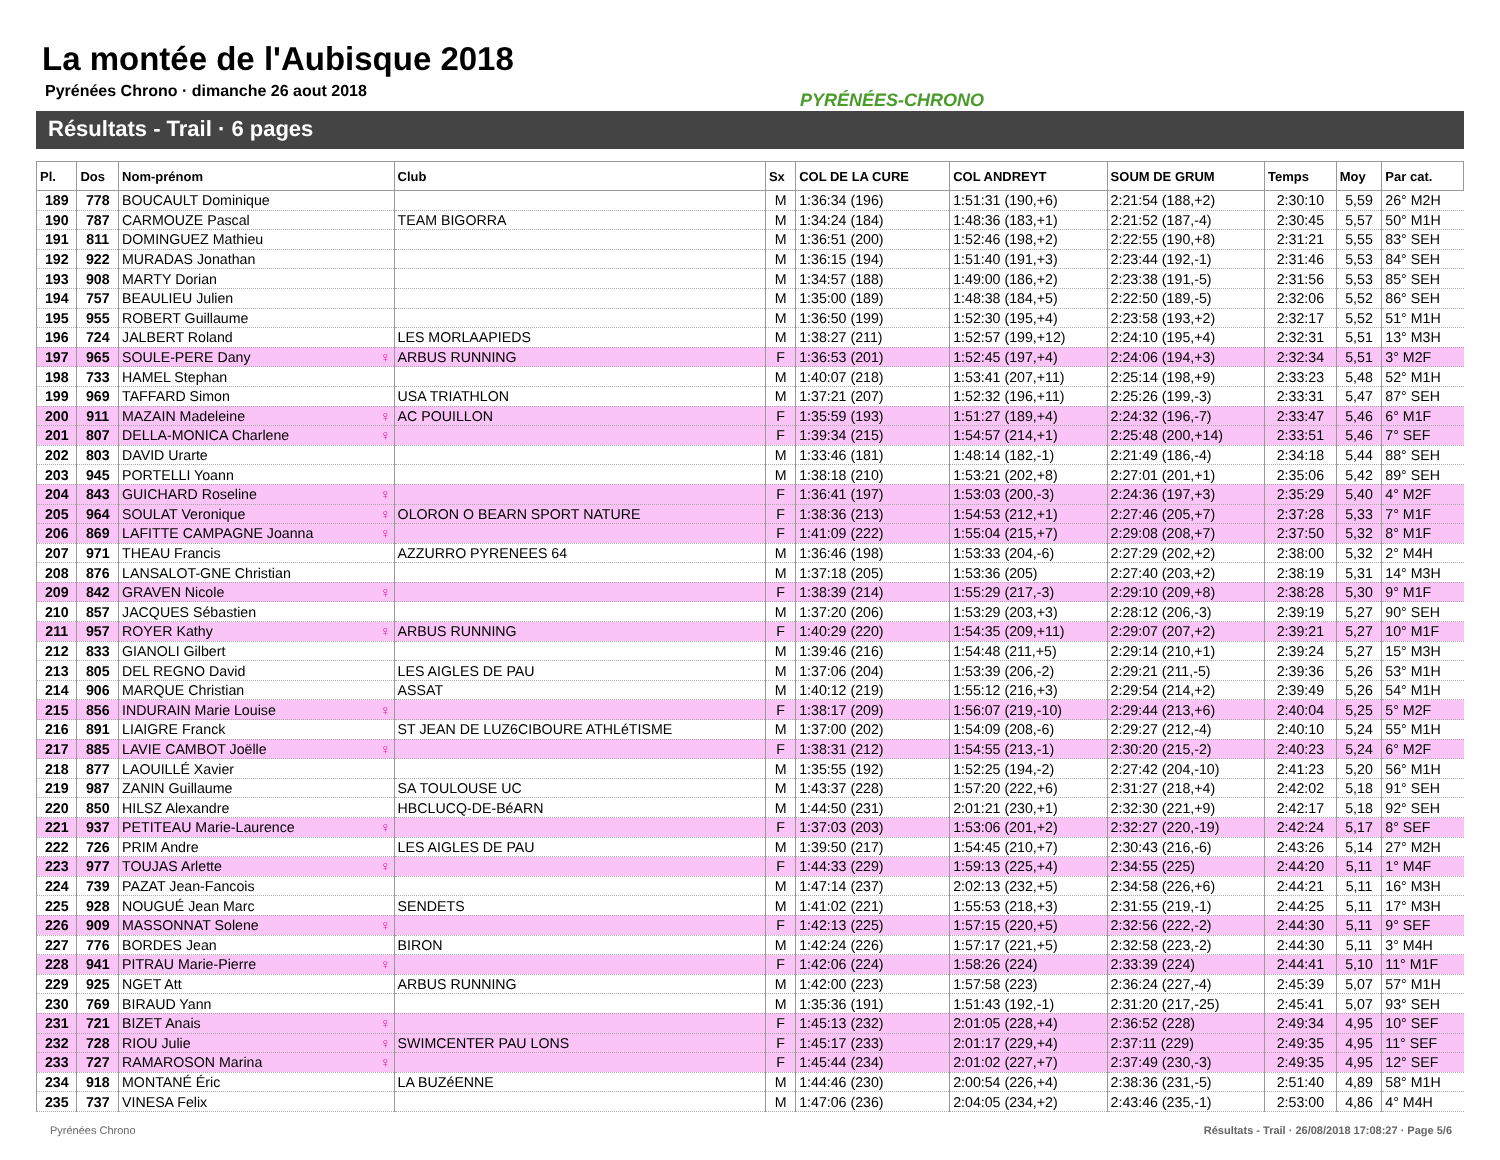La montée de l'Aubisque 2018
Pyrénées Chrono · dimanche 26 aout 2018
PYRÉNÉES-CHRONO
Résultats - Trail · 6 pages
| Pl. | Dos | Nom-prénom | Club | Sx | COL DE LA CURE | COL ANDREYT | SOUM DE GRUM | Temps | Moy | Par cat. |
| --- | --- | --- | --- | --- | --- | --- | --- | --- | --- | --- |
| 189 | 778 | BOUCAULT Dominique | | M | 1:36:34 (196) | 1:51:31 (190,+6) | 2:21:54 (188,+2) | 2:30:10 | 5,59 | 26° M2H |
| 190 | 787 | CARMOUZE Pascal | TEAM BIGORRA | M | 1:34:24 (184) | 1:48:36 (183,+1) | 2:21:52 (187,-4) | 2:30:45 | 5,57 | 50° M1H |
| 191 | 811 | DOMINGUEZ Mathieu | | M | 1:36:51 (200) | 1:52:46 (198,+2) | 2:22:55 (190,+8) | 2:31:21 | 5,55 | 83° SEH |
| 192 | 922 | MURADAS Jonathan | | M | 1:36:15 (194) | 1:51:40 (191,+3) | 2:23:44 (192,-1) | 2:31:46 | 5,53 | 84° SEH |
| 193 | 908 | MARTY Dorian | | M | 1:34:57 (188) | 1:49:00 (186,+2) | 2:23:38 (191,-5) | 2:31:56 | 5,53 | 85° SEH |
| 194 | 757 | BEAULIEU Julien | | M | 1:35:00 (189) | 1:48:38 (184,+5) | 2:22:50 (189,-5) | 2:32:06 | 5,52 | 86° SEH |
| 195 | 955 | ROBERT Guillaume | | M | 1:36:50 (199) | 1:52:30 (195,+4) | 2:23:58 (193,+2) | 2:32:17 | 5,52 | 51° M1H |
| 196 | 724 | JALBERT Roland | LES MORLAAPIEDS | M | 1:38:27 (211) | 1:52:57 (199,+12) | 2:24:10 (195,+4) | 2:32:31 | 5,51 | 13° M3H |
| 197 | 965 | SOULE-PERE Dany ♀ | ARBUS RUNNING | F | 1:36:53 (201) | 1:52:45 (197,+4) | 2:24:06 (194,+3) | 2:32:34 | 5,51 | 3° M2F |
| 198 | 733 | HAMEL Stephan | | M | 1:40:07 (218) | 1:53:41 (207,+11) | 2:25:14 (198,+9) | 2:33:23 | 5,48 | 52° M1H |
| 199 | 969 | TAFFARD Simon | USA TRIATHLON | M | 1:37:21 (207) | 1:52:32 (196,+11) | 2:25:26 (199,-3) | 2:33:31 | 5,47 | 87° SEH |
| 200 | 911 | MAZAIN Madeleine ♀ | AC POUILLON | F | 1:35:59 (193) | 1:51:27 (189,+4) | 2:24:32 (196,-7) | 2:33:47 | 5,46 | 6° M1F |
| 201 | 807 | DELLA-MONICA Charlene ♀ | | F | 1:39:34 (215) | 1:54:57 (214,+1) | 2:25:48 (200,+14) | 2:33:51 | 5,46 | 7° SEF |
| 202 | 803 | DAVID Urarte | | M | 1:33:46 (181) | 1:48:14 (182,-1) | 2:21:49 (186,-4) | 2:34:18 | 5,44 | 88° SEH |
| 203 | 945 | PORTELLI Yoann | | M | 1:38:18 (210) | 1:53:21 (202,+8) | 2:27:01 (201,+1) | 2:35:06 | 5,42 | 89° SEH |
| 204 | 843 | GUICHARD Roseline ♀ | | F | 1:36:41 (197) | 1:53:03 (200,-3) | 2:24:36 (197,+3) | 2:35:29 | 5,40 | 4° M2F |
| 205 | 964 | SOULAT Veronique ♀ | OLORON O BEARN SPORT NATURE | F | 1:38:36 (213) | 1:54:53 (212,+1) | 2:27:46 (205,+7) | 2:37:28 | 5,33 | 7° M1F |
| 206 | 869 | LAFITTE CAMPAGNE Joanna ♀ | | F | 1:41:09 (222) | 1:55:04 (215,+7) | 2:29:08 (208,+7) | 2:37:50 | 5,32 | 8° M1F |
| 207 | 971 | THEAU Francis | AZZURRO PYRENEES 64 | M | 1:36:46 (198) | 1:53:33 (204,-6) | 2:27:29 (202,+2) | 2:38:00 | 5,32 | 2° M4H |
| 208 | 876 | LANSALOT-GNE Christian | | M | 1:37:18 (205) | 1:53:36 (205) | 2:27:40 (203,+2) | 2:38:19 | 5,31 | 14° M3H |
| 209 | 842 | GRAVEN Nicole ♀ | | F | 1:38:39 (214) | 1:55:29 (217,-3) | 2:29:10 (209,+8) | 2:38:28 | 5,30 | 9° M1F |
| 210 | 857 | JACQUES Sébastien | | M | 1:37:20 (206) | 1:53:29 (203,+3) | 2:28:12 (206,-3) | 2:39:19 | 5,27 | 90° SEH |
| 211 | 957 | ROYER Kathy ♀ | ARBUS RUNNING | F | 1:40:29 (220) | 1:54:35 (209,+11) | 2:29:07 (207,+2) | 2:39:21 | 5,27 | 10° M1F |
| 212 | 833 | GIANOLI Gilbert | | M | 1:39:46 (216) | 1:54:48 (211,+5) | 2:29:14 (210,+1) | 2:39:24 | 5,27 | 15° M3H |
| 213 | 805 | DEL REGNO David | LES AIGLES DE PAU | M | 1:37:06 (204) | 1:53:39 (206,-2) | 2:29:21 (211,-5) | 2:39:36 | 5,26 | 53° M1H |
| 214 | 906 | MARQUE Christian | ASSAT | M | 1:40:12 (219) | 1:55:12 (216,+3) | 2:29:54 (214,+2) | 2:39:49 | 5,26 | 54° M1H |
| 215 | 856 | INDURAIN Marie Louise ♀ | | F | 1:38:17 (209) | 1:56:07 (219,-10) | 2:29:44 (213,+6) | 2:40:04 | 5,25 | 5° M2F |
| 216 | 891 | LIAIGRE Franck | ST JEAN DE LUZ6CIBOURE ATHLéTISME | M | 1:37:00 (202) | 1:54:09 (208,-6) | 2:29:27 (212,-4) | 2:40:10 | 5,24 | 55° M1H |
| 217 | 885 | LAVIE CAMBOT Joëlle ♀ | | F | 1:38:31 (212) | 1:54:55 (213,-1) | 2:30:20 (215,-2) | 2:40:23 | 5,24 | 6° M2F |
| 218 | 877 | LAOUILLÉ Xavier | | M | 1:35:55 (192) | 1:52:25 (194,-2) | 2:27:42 (204,-10) | 2:41:23 | 5,20 | 56° M1H |
| 219 | 987 | ZANIN Guillaume | SA TOULOUSE UC | M | 1:43:37 (228) | 1:57:20 (222,+6) | 2:31:27 (218,+4) | 2:42:02 | 5,18 | 91° SEH |
| 220 | 850 | HILSZ Alexandre | HBCLUCQ-DE-BéARN | M | 1:44:50 (231) | 2:01:21 (230,+1) | 2:32:30 (221,+9) | 2:42:17 | 5,18 | 92° SEH |
| 221 | 937 | PETITEAU Marie-Laurence ♀ | | F | 1:37:03 (203) | 1:53:06 (201,+2) | 2:32:27 (220,-19) | 2:42:24 | 5,17 | 8° SEF |
| 222 | 726 | PRIM Andre | LES AIGLES DE PAU | M | 1:39:50 (217) | 1:54:45 (210,+7) | 2:30:43 (216,-6) | 2:43:26 | 5,14 | 27° M2H |
| 223 | 977 | TOUJAS Arlette ♀ | | F | 1:44:33 (229) | 1:59:13 (225,+4) | 2:34:55 (225) | 2:44:20 | 5,11 | 1° M4F |
| 224 | 739 | PAZAT Jean-Fancois | | M | 1:47:14 (237) | 2:02:13 (232,+5) | 2:34:58 (226,+6) | 2:44:21 | 5,11 | 16° M3H |
| 225 | 928 | NOUGUÉ Jean Marc | SENDETS | M | 1:41:02 (221) | 1:55:53 (218,+3) | 2:31:55 (219,-1) | 2:44:25 | 5,11 | 17° M3H |
| 226 | 909 | MASSONNAT Solene ♀ | | F | 1:42:13 (225) | 1:57:15 (220,+5) | 2:32:56 (222,-2) | 2:44:30 | 5,11 | 9° SEF |
| 227 | 776 | BORDES Jean | BIRON | M | 1:42:24 (226) | 1:57:17 (221,+5) | 2:32:58 (223,-2) | 2:44:30 | 5,11 | 3° M4H |
| 228 | 941 | PITRAU Marie-Pierre ♀ | | F | 1:42:06 (224) | 1:58:26 (224) | 2:33:39 (224) | 2:44:41 | 5,10 | 11° M1F |
| 229 | 925 | NGET Att | ARBUS RUNNING | M | 1:42:00 (223) | 1:57:58 (223) | 2:36:24 (227,-4) | 2:45:39 | 5,07 | 57° M1H |
| 230 | 769 | BIRAUD Yann | | M | 1:35:36 (191) | 1:51:43 (192,-1) | 2:31:20 (217,-25) | 2:45:41 | 5,07 | 93° SEH |
| 231 | 721 | BIZET Anais ♀ | | F | 1:45:13 (232) | 2:01:05 (228,+4) | 2:36:52 (228) | 2:49:34 | 4,95 | 10° SEF |
| 232 | 728 | RIOU Julie ♀ | SWIMCENTER PAU LONS | F | 1:45:17 (233) | 2:01:17 (229,+4) | 2:37:11 (229) | 2:49:35 | 4,95 | 11° SEF |
| 233 | 727 | RAMAROSON Marina ♀ | | F | 1:45:44 (234) | 2:01:02 (227,+7) | 2:37:49 (230,-3) | 2:49:35 | 4,95 | 12° SEF |
| 234 | 918 | MONTANÉ Éric | LA BUZéENNE | M | 1:44:46 (230) | 2:00:54 (226,+4) | 2:38:36 (231,-5) | 2:51:40 | 4,89 | 58° M1H |
| 235 | 737 | VINESA Felix | | M | 1:47:06 (236) | 2:04:05 (234,+2) | 2:43:46 (235,-1) | 2:53:00 | 4,86 | 4° M4H |
Pyrénées Chrono
Résultats - Trail · 26/08/2018 17:08:27 · Page 5/6